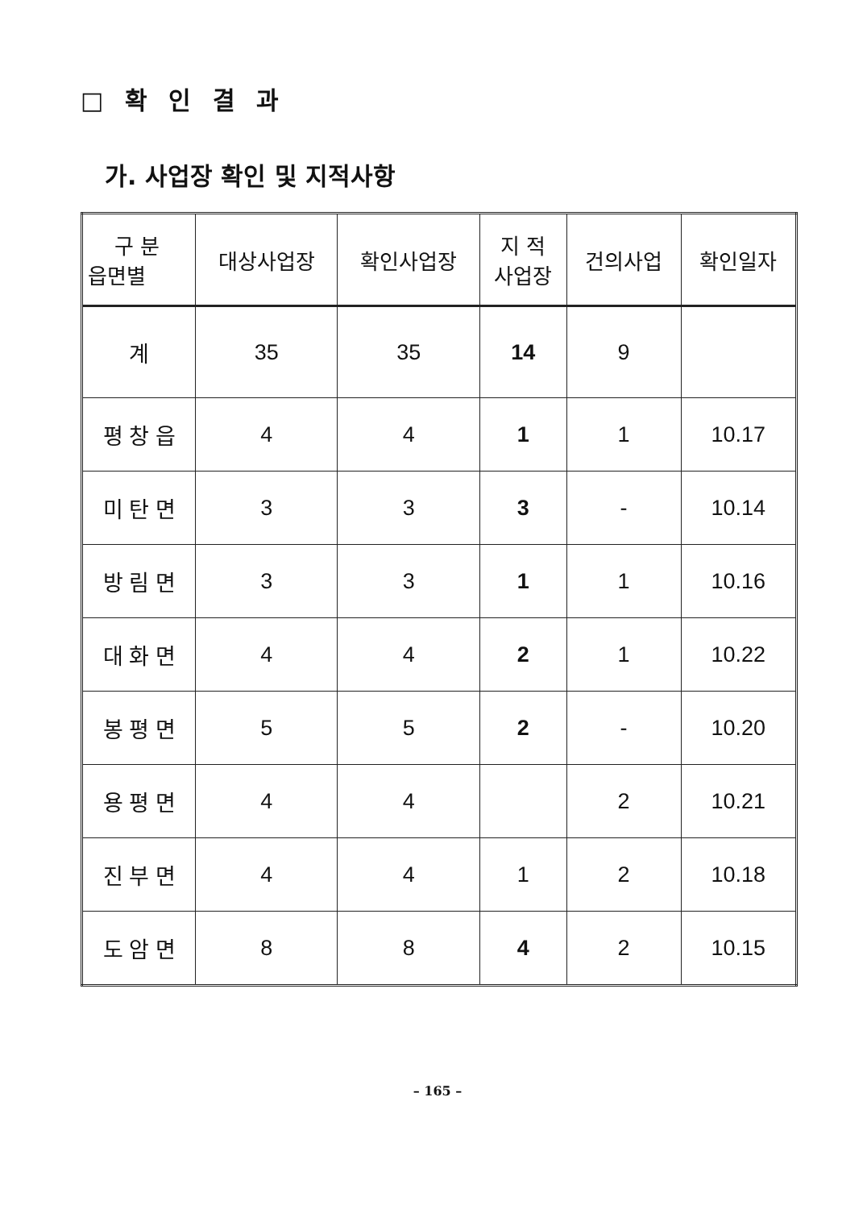□ 확 인 결 과
가. 사업장 확인 및 지적사항
| 구 분 읍면별 | 대상사업장 | 확인사업장 | 지 적 사업장 | 건의사업 | 확인일자 |
| --- | --- | --- | --- | --- | --- |
| 계 | 35 | 35 | 14 | 9 | |
| 평 창 읍 | 4 | 4 | 1 | 1 | 10.17 |
| 미 탄 면 | 3 | 3 | 3 | - | 10.14 |
| 방 림 면 | 3 | 3 | 1 | 1 | 10.16 |
| 대 화 면 | 4 | 4 | 2 | 1 | 10.22 |
| 봉 평 면 | 5 | 5 | 2 | - | 10.20 |
| 용 평 면 | 4 | 4 | | 2 | 10.21 |
| 진 부 면 | 4 | 4 | 1 | 2 | 10.18 |
| 도 암 면 | 8 | 8 | 4 | 2 | 10.15 |
– 165 –